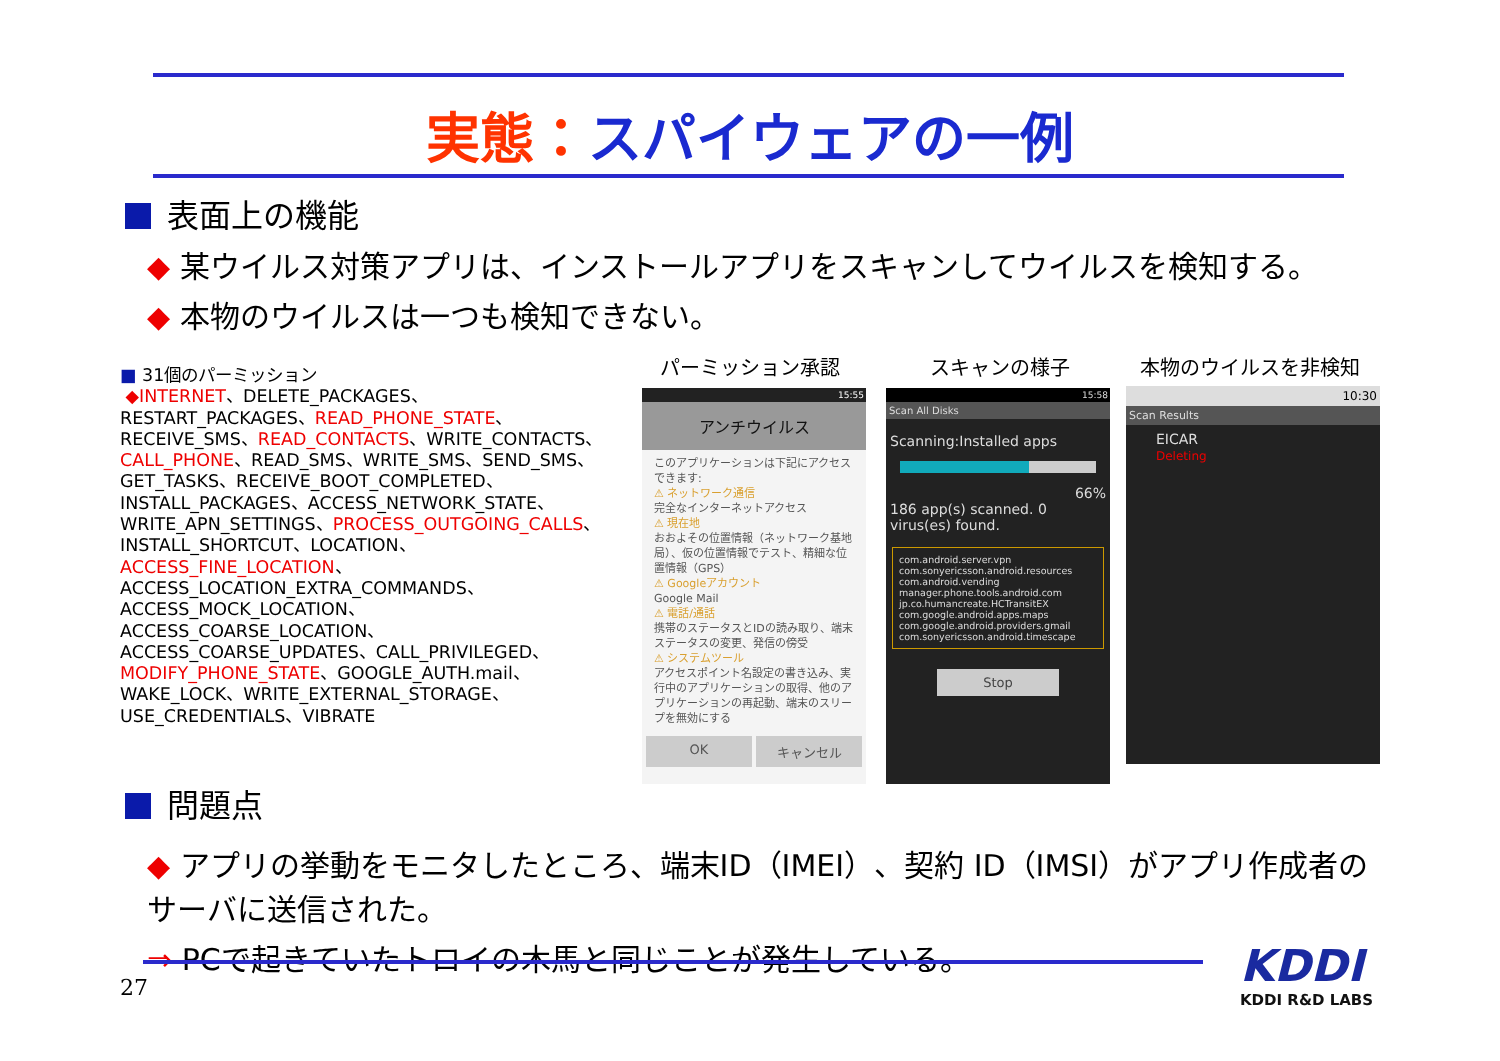実態：スパイウェアの一例
表面上の機能
◆ 某ウイルス対策アプリは、インストールアプリをスキャンしてウイルスを検知する。
◆ 本物のウイルスは一つも検知できない。
■ 31個のパーミッション
◆INTERNET、DELETE_PACKAGES、RESTART_PACKAGES、READ_PHONE_STATE、RECEIVE_SMS、READ_CONTACTS、WRITE_CONTACTS、CALL_PHONE、READ_SMS、WRITE_SMS、SEND_SMS、GET_TASKS、RECEIVE_BOOT_COMPLETED、INSTALL_PACKAGES、ACCESS_NETWORK_STATE、WRITE_APN_SETTINGS、PROCESS_OUTGOING_CALLS、INSTALL_SHORTCUT、LOCATION、ACCESS_FINE_LOCATION、ACCESS_LOCATION_EXTRA_COMMANDS、ACCESS_MOCK_LOCATION、ACCESS_COARSE_LOCATION、ACCESS_COARSE_UPDATES、CALL_PRIVILEGED、MODIFY_PHONE_STATE、GOOGLE_AUTH.mail、WAKE_LOCK、WRITE_EXTERNAL_STORAGE、USE_CREDENTIALS、VIBRATE
パーミッション承認 スキャンの様子 本物のウイルスを非検知
15:55
アンチウイルス
このアプリケーションは下記にアクセスできます:
⚠ ネットワーク通信
完全なインターネットアクセス
⚠ 現在地
おおよその位置情報（ネットワーク基地局）、仮の位置情報でテスト、精細な位置情報（GPS）
⚠ Googleアカウント
Google Mail
⚠ 電話/通話
携帯のステータスとIDの読み取り、端末ステータスの変更、発信の傍受
⚠ システムツール
アクセスポイント名設定の書き込み、実行中のアプリケーションの取得、他のアプリケーションの再起動、端末のスリープを無効にする
OK キャンセル
15:58
Scan All Disks
Scanning:Installed apps
66%
186 app(s) scanned. 0 virus(es) found.
com.android.server.vpn
com.sonyericsson.android.resources
com.android.vending
manager.phone.tools.android.com
jp.co.humancreate.HCTransitEX
com.google.android.apps.maps
com.google.android.providers.gmail
com.sonyericsson.android.timescape
Stop
10:30
Scan Results
EICAR
Deleting
問題点
◆ アプリの挙動をモニタしたところ、端末ID（IMEI）、契約 ID（IMSI）がアプリ作成者のサーバに送信された。
⇒ PCで起きていたトロイの木馬と同じことが発生している。
27 KDDI
KDDI R&D LABS